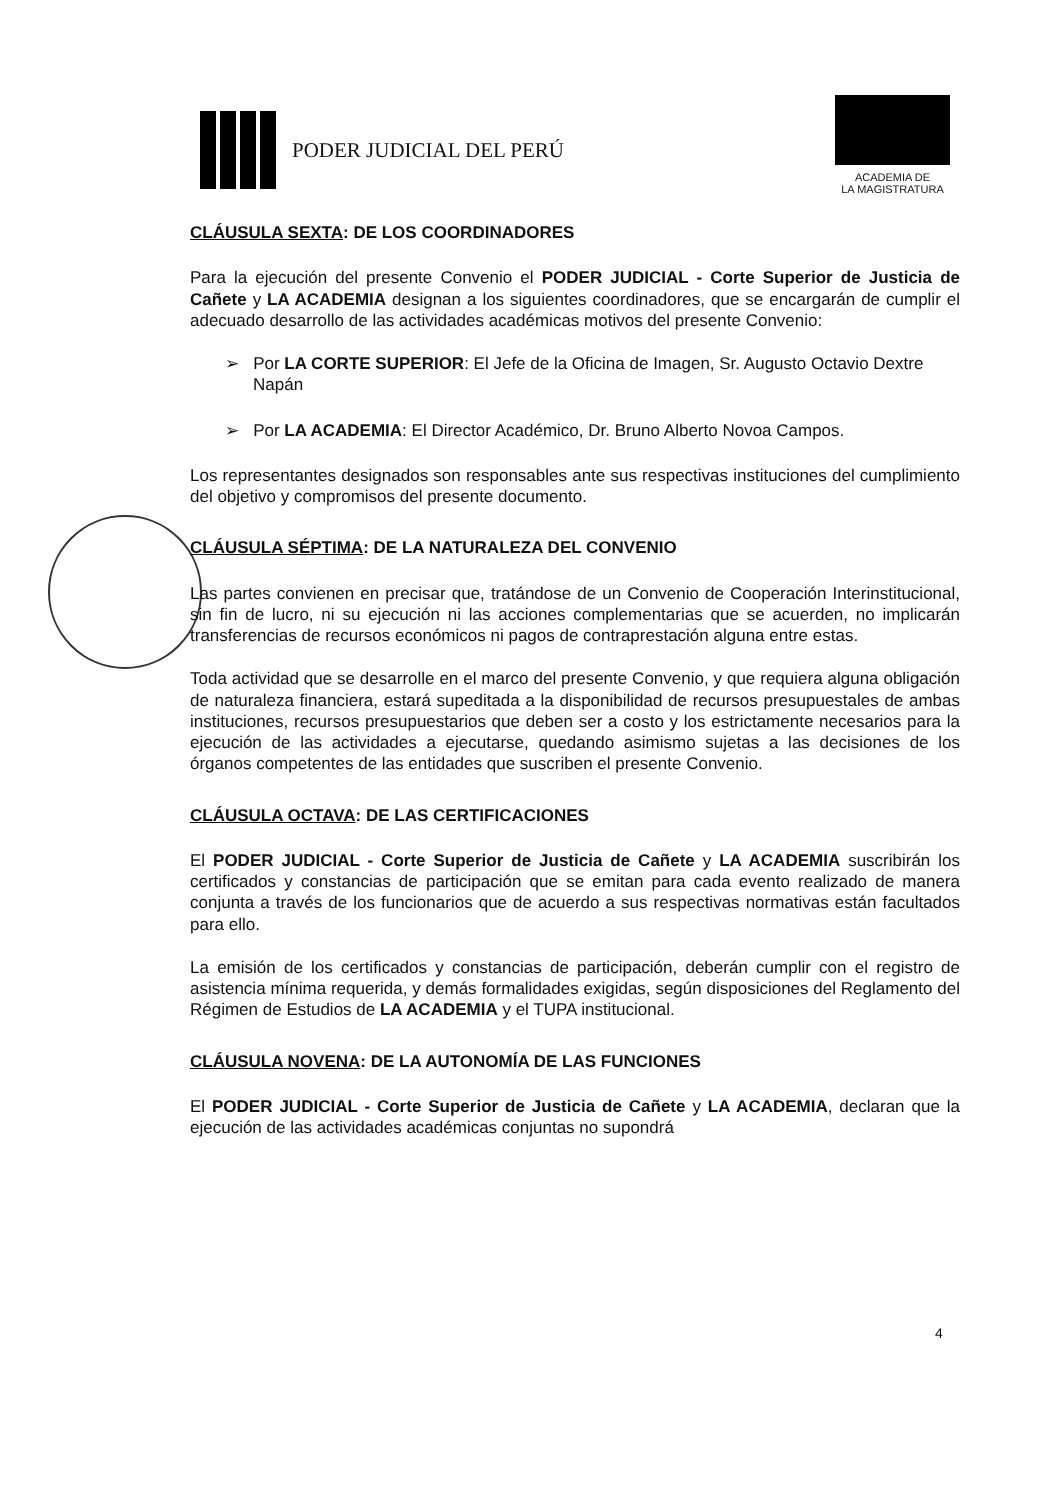PODER JUDICIAL DEL PERÚ
ACADEMIA DE
LA MAGISTRATURA
CLÁUSULA SEXTA: DE LOS COORDINADORES
Para la ejecución del presente Convenio el PODER JUDICIAL - Corte Superior de Justicia de Cañete y LA ACADEMIA designan a los siguientes coordinadores, que se encargarán de cumplir el adecuado desarrollo de las actividades académicas motivos del presente Convenio:
➢ Por LA CORTE SUPERIOR: El Jefe de la Oficina de Imagen, Sr. Augusto Octavio Dextre Napán
➢ Por LA ACADEMIA: El Director Académico, Dr. Bruno Alberto Novoa Campos.
Los representantes designados son responsables ante sus respectivas instituciones del cumplimiento del objetivo y compromisos del presente documento.
CLÁUSULA SÉPTIMA: DE LA NATURALEZA DEL CONVENIO
Las partes convienen en precisar que, tratándose de un Convenio de Cooperación Interinstitucional, sin fin de lucro, ni su ejecución ni las acciones complementarias que se acuerden, no implicarán transferencias de recursos económicos ni pagos de contraprestación alguna entre estas.
Toda actividad que se desarrolle en el marco del presente Convenio, y que requiera alguna obligación de naturaleza financiera, estará supeditada a la disponibilidad de recursos presupuestales de ambas instituciones, recursos presupuestarios que deben ser a costo y los estrictamente necesarios para la ejecución de las actividades a ejecutarse, quedando asimismo sujetas a las decisiones de los órganos competentes de las entidades que suscriben el presente Convenio.
CLÁUSULA OCTAVA: DE LAS CERTIFICACIONES
El PODER JUDICIAL - Corte Superior de Justicia de Cañete y LA ACADEMIA suscribirán los certificados y constancias de participación que se emitan para cada evento realizado de manera conjunta a través de los funcionarios que de acuerdo a sus respectivas normativas están facultados para ello.
La emisión de los certificados y constancias de participación, deberán cumplir con el registro de asistencia mínima requerida, y demás formalidades exigidas, según disposiciones del Reglamento del Régimen de Estudios de LA ACADEMIA y el TUPA institucional.
CLÁUSULA NOVENA: DE LA AUTONOMÍA DE LAS FUNCIONES
El PODER JUDICIAL - Corte Superior de Justicia de Cañete y LA ACADEMIA, declaran que la ejecución de las actividades académicas conjuntas no supondrá
4